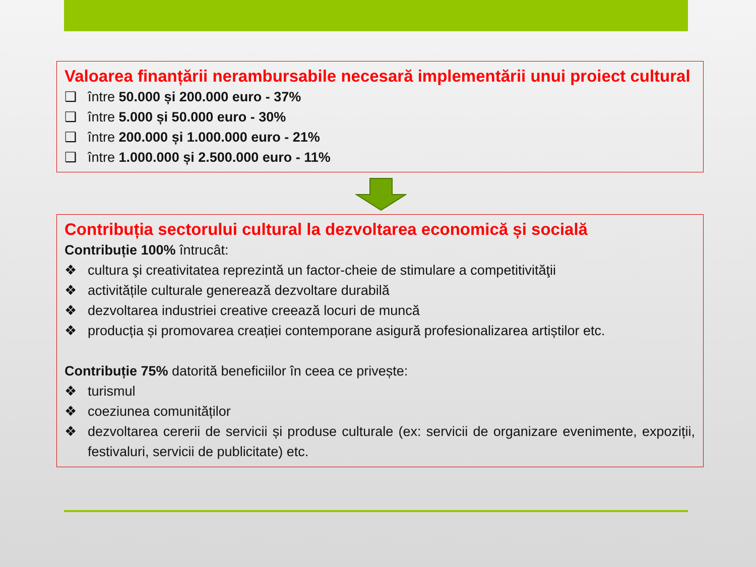Valoarea finanțării nerambursabile necesară implementării unui proiect cultural
❑ între 50.000 și 200.000 euro - 37%
❑ între 5.000 și 50.000 euro - 30%
❑ între 200.000 și 1.000.000 euro - 21%
❑ între 1.000.000 și 2.500.000 euro - 11%
Contribuția sectorului cultural la dezvoltarea economică și socială
Contribuție 100% întrucât:
❖ cultura şi creativitatea reprezintă un factor-cheie de stimulare a competitivităţii
❖ activitățile culturale generează dezvoltare durabilă
❖ dezvoltarea industriei creative creează locuri de muncă
❖ producția și promovarea creației contemporane asigură profesionalizarea artiștilor etc.
Contribuție 75% datorită beneficiilor în ceea ce privește:
❖ turismul
❖ coeziunea comunităților
❖ dezvoltarea cererii de servicii și produse culturale (ex: servicii de organizare evenimente, expoziții, festivaluri, servicii de publicitate) etc.